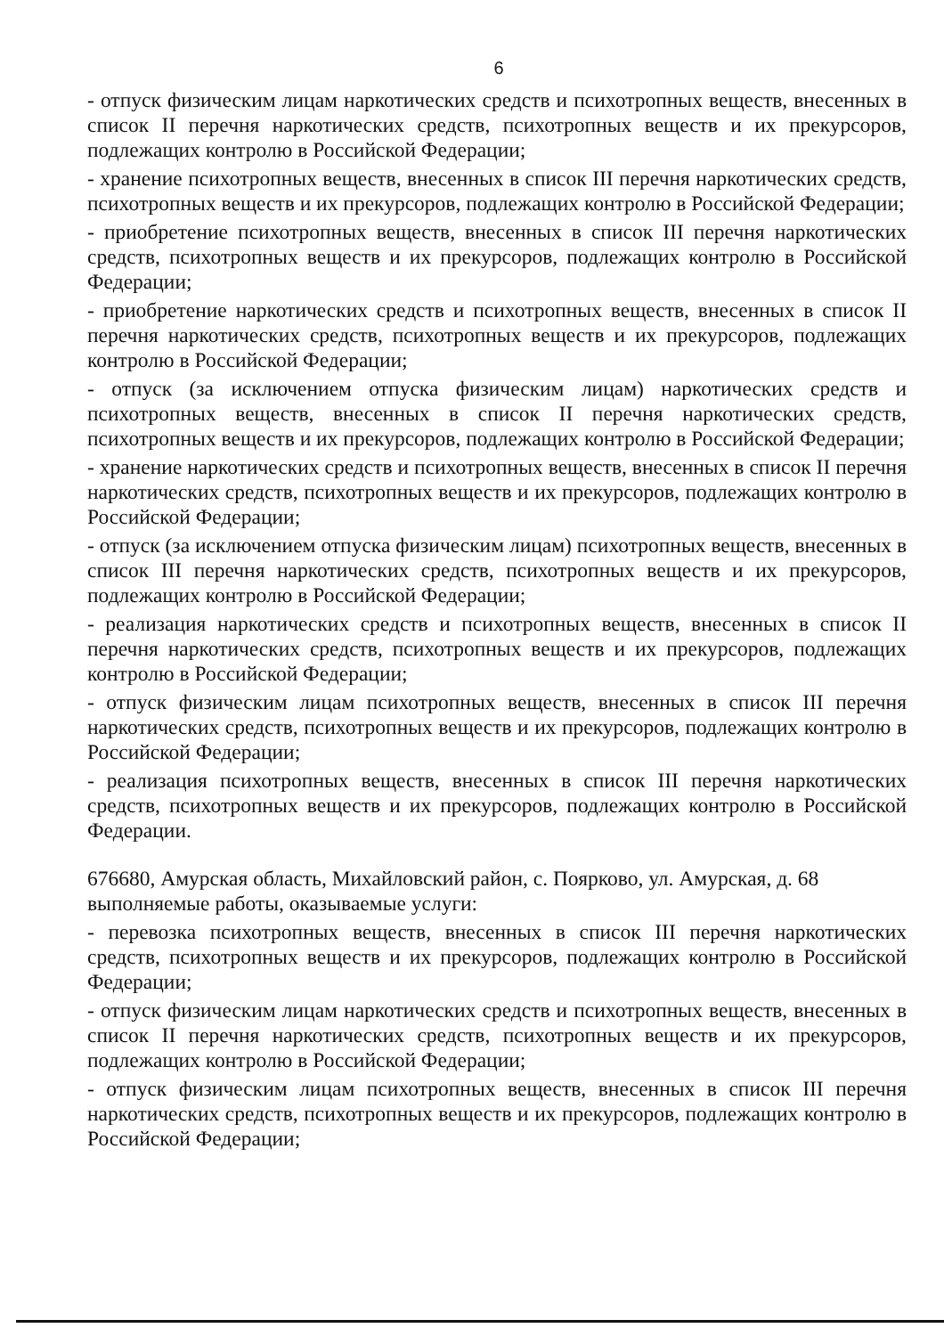6
- отпуск физическим лицам наркотических средств и психотропных веществ, внесенных в список II перечня наркотических средств, психотропных веществ и их прекурсоров, подлежащих контролю в Российской Федерации;
- хранение психотропных веществ, внесенных в список III перечня наркотических средств, психотропных веществ и их прекурсоров, подлежащих контролю в Российской Федерации;
- приобретение психотропных веществ, внесенных в список III перечня наркотических средств, психотропных веществ и их прекурсоров, подлежащих контролю в Российской Федерации;
- приобретение наркотических средств и психотропных веществ, внесенных в список II перечня наркотических средств, психотропных веществ и их прекурсоров, подлежащих контролю в Российской Федерации;
- отпуск (за исключением отпуска физическим лицам) наркотических средств и психотропных веществ, внесенных в список II перечня наркотических средств, психотропных веществ и их прекурсоров, подлежащих контролю в Российской Федерации;
- хранение наркотических средств и психотропных веществ, внесенных в список II перечня наркотических средств, психотропных веществ и их прекурсоров, подлежащих контролю в Российской Федерации;
- отпуск (за исключением отпуска физическим лицам) психотропных веществ, внесенных в список III перечня наркотических средств, психотропных веществ и их прекурсоров, подлежащих контролю в Российской Федерации;
- реализация наркотических средств и психотропных веществ, внесенных в список II перечня наркотических средств, психотропных веществ и их прекурсоров, подлежащих контролю в Российской Федерации;
- отпуск физическим лицам психотропных веществ, внесенных в список III перечня наркотических средств, психотропных веществ и их прекурсоров, подлежащих контролю в Российской Федерации;
- реализация психотропных веществ, внесенных в список III перечня наркотических средств, психотропных веществ и их прекурсоров, подлежащих контролю в Российской Федерации.
676680, Амурская область, Михайловский район, с. Поярково, ул. Амурская, д. 68
выполняемые работы, оказываемые услуги:
- перевозка психотропных веществ, внесенных в список III перечня наркотических средств, психотропных веществ и их прекурсоров, подлежащих контролю в Российской Федерации;
- отпуск физическим лицам наркотических средств и психотропных веществ, внесенных в список II перечня наркотических средств, психотропных веществ и их прекурсоров, подлежащих контролю в Российской Федерации;
- отпуск физическим лицам психотропных веществ, внесенных в список III перечня наркотических средств, психотропных веществ и их прекурсоров, подлежащих контролю в Российской Федерации;